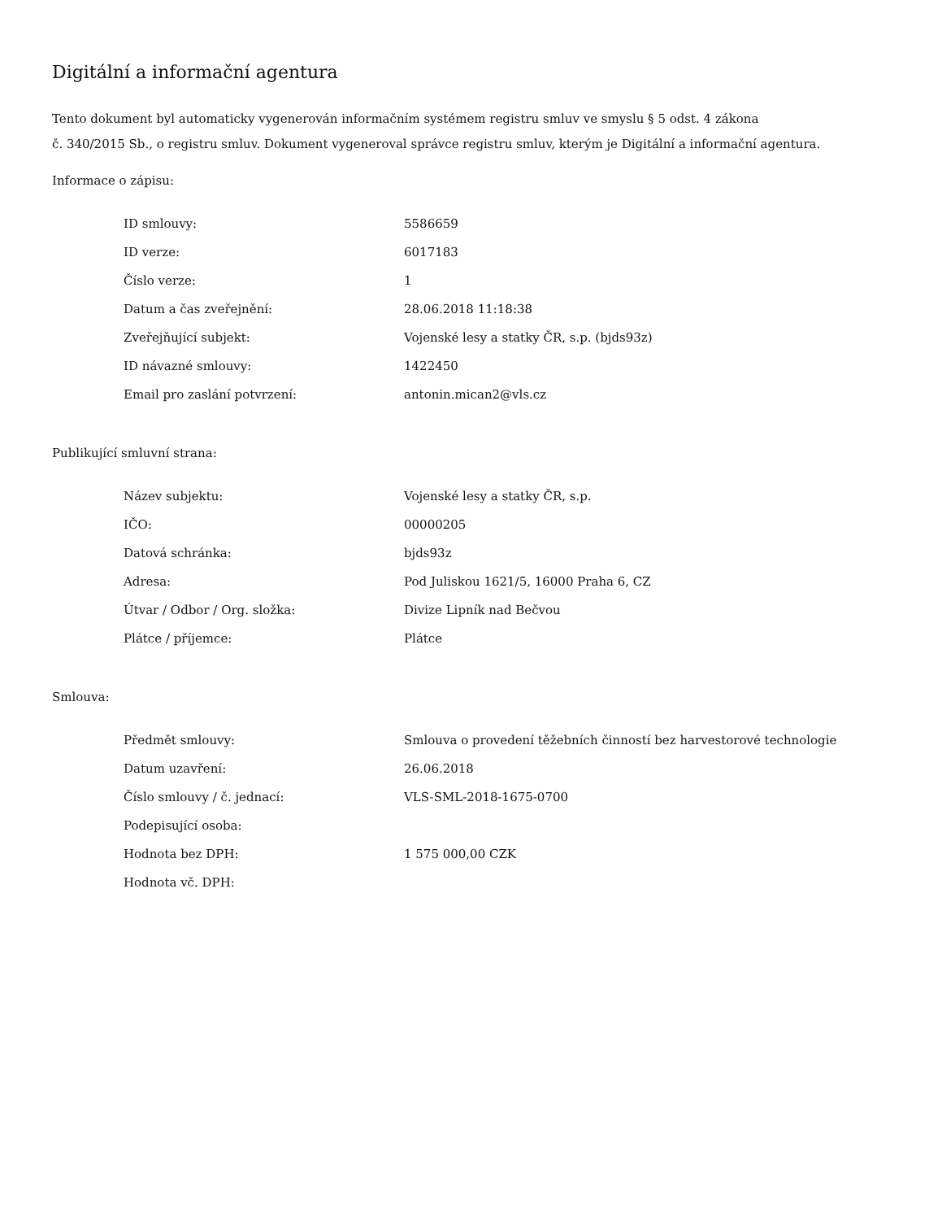Digitální a informační agentura
Tento dokument byl automaticky vygenerován informačním systémem registru smluv ve smyslu § 5 odst. 4 zákona
č. 340/2015 Sb., o registru smluv. Dokument vygeneroval správce registru smluv, kterým je Digitální a informační agentura.
Informace o zápisu:
| ID smlouvy: | 5586659 |
| ID verze: | 6017183 |
| Číslo verze: | 1 |
| Datum a čas zveřejnění: | 28.06.2018 11:18:38 |
| Zveřejňující subjekt: | Vojenské lesy a statky ČR, s.p. (bjds93z) |
| ID návazné smlouvy: | 1422450 |
| Email pro zaslání potvrzení: | antonin.mican2@vls.cz |
Publikující smluvní strana:
| Název subjektu: | Vojenské lesy a statky ČR, s.p. |
| IČO: | 00000205 |
| Datová schránka: | bjds93z |
| Adresa: | Pod Juliskou 1621/5, 16000 Praha 6, CZ |
| Útvar / Odbor / Org. složka: | Divize Lipník nad Bečvou |
| Plátce / příjemce: | Plátce |
Smlouva:
| Předmět smlouvy: | Smlouva o provedení těžebních činností bez harvestorové technologie |
| Datum uzavření: | 26.06.2018 |
| Číslo smlouvy / č. jednací: | VLS-SML-2018-1675-0700 |
| Podepisující osoba: | |
| Hodnota bez DPH: | 1 575 000,00 CZK |
| Hodnota vč. DPH: | |